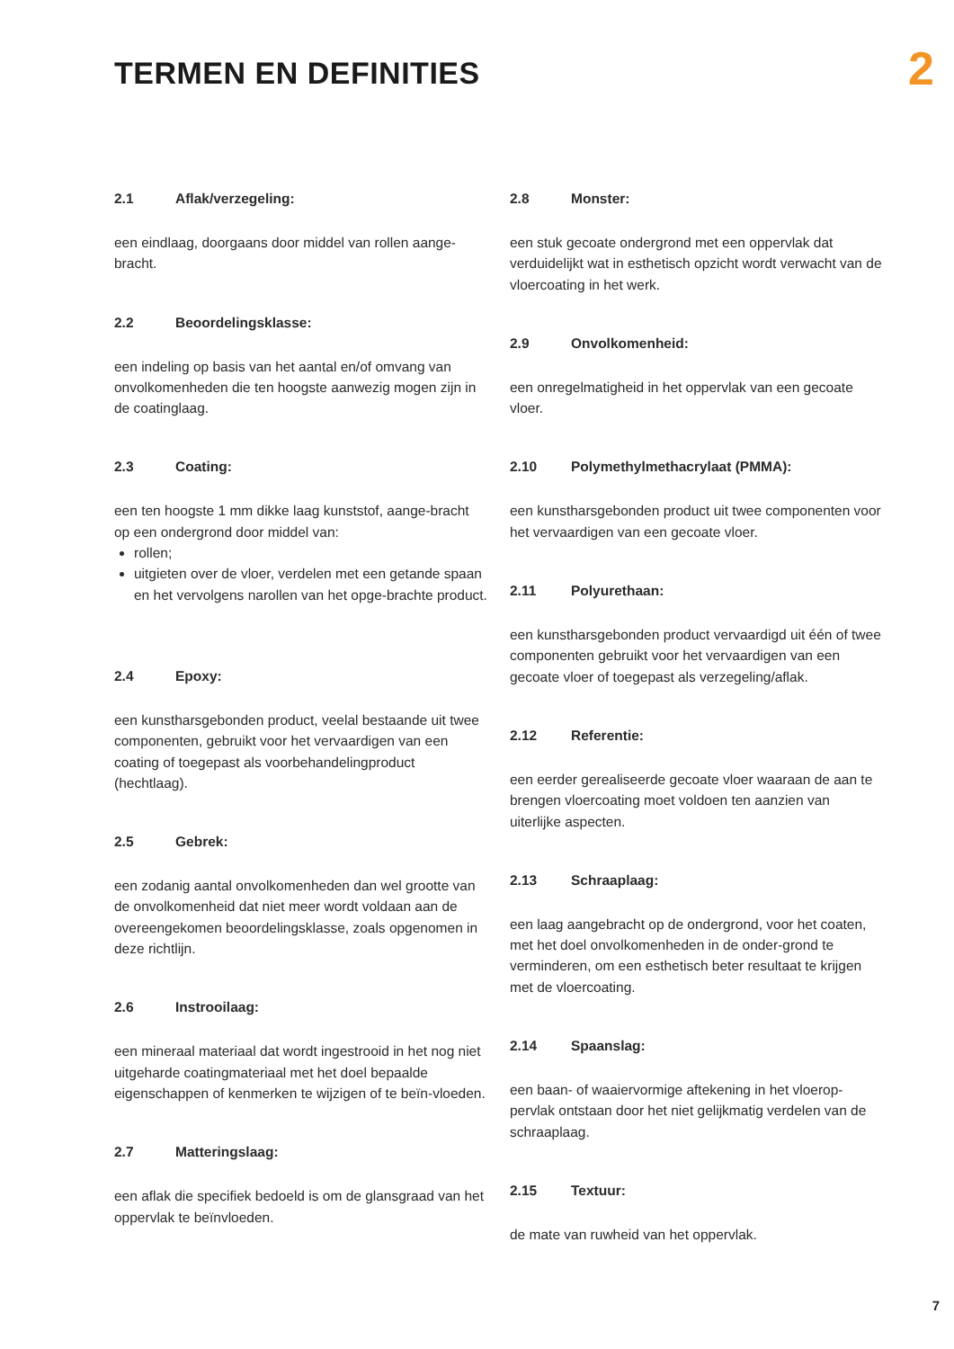TERMEN EN DEFINITIES
2
2.1 Aflak/verzegeling:
een eindlaag, doorgaans door middel van rollen aange-bracht.
2.2 Beoordelingsklasse:
een indeling op basis van het aantal en/of omvang van onvolkomenheden die ten hoogste aanwezig mogen zijn in de coatinglaag.
2.3 Coating:
een ten hoogste 1 mm dikke laag kunststof, aange-bracht op een ondergrond door middel van:
rollen;
uitgieten over de vloer, verdelen met een getande spaan en het vervolgens narollen van het opge-brachte product.
2.4 Epoxy:
een kunstharsgebonden product, veelal bestaande uit twee componenten, gebruikt voor het vervaardigen van een coating of toegepast als voorbehandelingproduct (hechtlaag).
2.5 Gebrek:
een zodanig aantal onvolkomenheden dan wel grootte van de onvolkomenheid dat niet meer wordt voldaan aan de overeengekomen beoordelingsklasse, zoals opgenomen in deze richtlijn.
2.6 Instrooilaag:
een mineraal materiaal dat wordt ingestrooid in het nog niet uitgeharde coatingmateriaal met het doel bepaalde eigenschappen of kenmerken te wijzigen of te beïn-vloeden.
2.7 Matteringslaag:
een aflak die specifiek bedoeld is om de glansgraad van het oppervlak te beïnvloeden.
2.8 Monster:
een stuk gecoate ondergrond met een oppervlak dat verduidelijkt wat in esthetisch opzicht wordt verwacht van de vloercoating in het werk.
2.9 Onvolkomenheid:
een onregelmatigheid in het oppervlak van een gecoate vloer.
2.10 Polymethylmethacrylaat (PMMA):
een kunstharsgebonden product uit twee componenten voor het vervaardigen van een gecoate vloer.
2.11 Polyurethaan:
een kunstharsgebonden product vervaardigd uit één of twee componenten gebruikt voor het vervaardigen van een gecoate vloer of toegepast als verzegeling/aflak.
2.12 Referentie:
een eerder gerealiseerde gecoate vloer waaraan de aan te brengen vloercoating moet voldoen ten aanzien van uiterlijke aspecten.
2.13 Schraaplaag:
een laag aangebracht op de ondergrond, voor het coaten, met het doel onvolkomenheden in de onder-grond te verminderen, om een esthetisch beter resultaat te krijgen met de vloercoating.
2.14 Spaanslag:
een baan- of waaiervormige aftekening in het vloerop-pervlak ontstaan door het niet gelijkmatig verdelen van de schraaplaag.
2.15 Textuur:
de mate van ruwheid van het oppervlak.
7